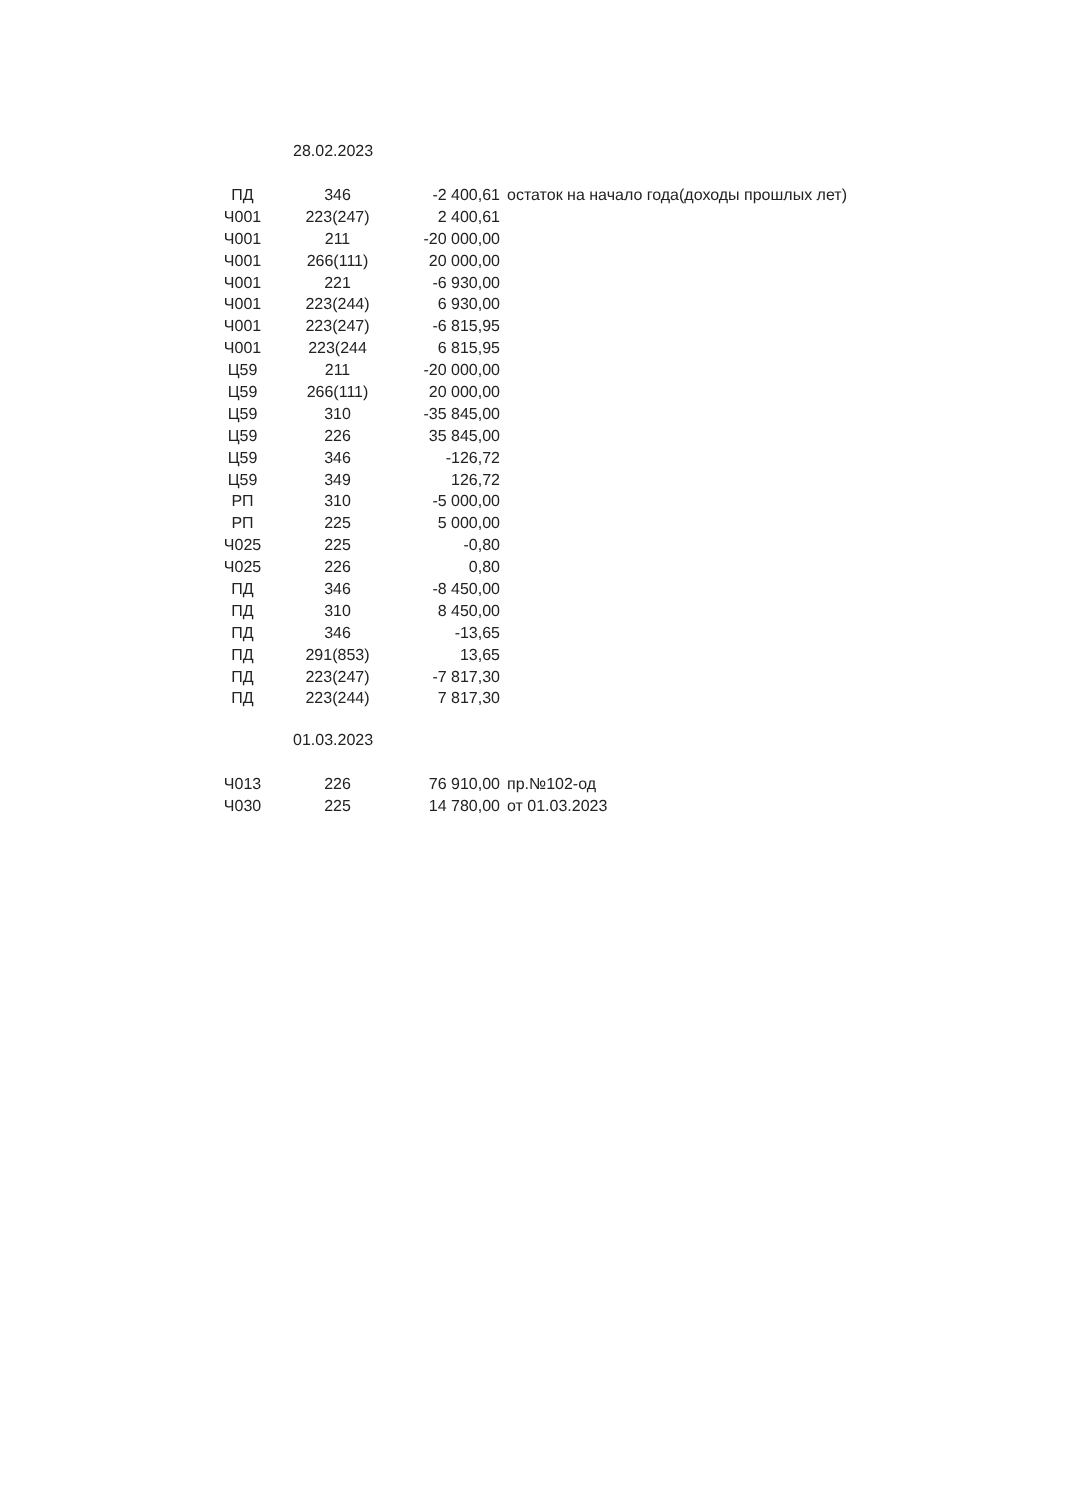28.02.2023
| ПД | 346 | -2 400,61 | остаток на начало года(доходы прошлых лет) |
| Ч001 | 223(247) | 2 400,61 | |
| Ч001 | 211 | -20 000,00 | |
| Ч001 | 266(111) | 20 000,00 | |
| Ч001 | 221 | -6 930,00 | |
| Ч001 | 223(244) | 6 930,00 | |
| Ч001 | 223(247) | -6 815,95 | |
| Ч001 | 223(244 | 6 815,95 | |
| Ц59 | 211 | -20 000,00 | |
| Ц59 | 266(111) | 20 000,00 | |
| Ц59 | 310 | -35 845,00 | |
| Ц59 | 226 | 35 845,00 | |
| Ц59 | 346 | -126,72 | |
| Ц59 | 349 | 126,72 | |
| РП | 310 | -5 000,00 | |
| РП | 225 | 5 000,00 | |
| Ч025 | 225 | -0,80 | |
| Ч025 | 226 | 0,80 | |
| ПД | 346 | -8 450,00 | |
| ПД | 310 | 8 450,00 | |
| ПД | 346 | -13,65 | |
| ПД | 291(853) | 13,65 | |
| ПД | 223(247) | -7 817,30 | |
| ПД | 223(244) | 7 817,30 | |
01.03.2023
| Ч013 | 226 | 76 910,00 | пр.№102-од |
| Ч030 | 225 | 14 780,00 | от 01.03.2023 |